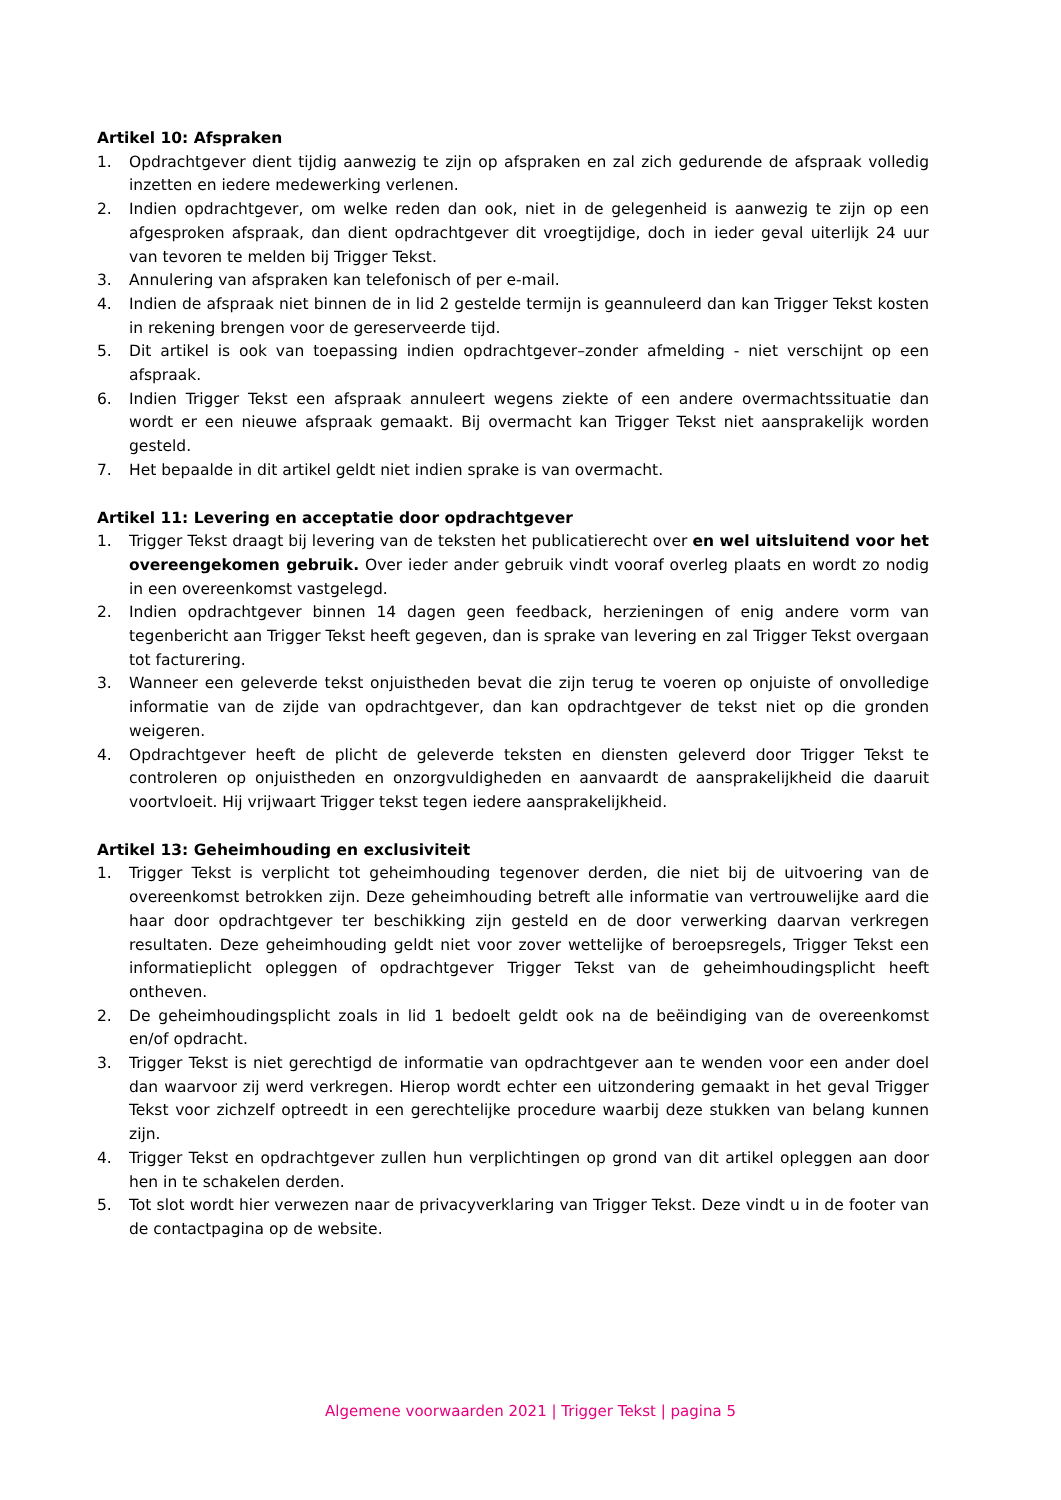Artikel 10: Afspraken
1. Opdrachtgever dient tijdig aanwezig te zijn op afspraken en zal zich gedurende de afspraak volledig inzetten en iedere medewerking verlenen.
2. Indien opdrachtgever, om welke reden dan ook, niet in de gelegenheid is aanwezig te zijn op een afgesproken afspraak, dan dient opdrachtgever dit vroegtijdige, doch in ieder geval uiterlijk 24 uur van tevoren te melden bij Trigger Tekst.
3. Annulering van afspraken kan telefonisch of per e-mail.
4. Indien de afspraak niet binnen de in lid 2 gestelde termijn is geannuleerd dan kan Trigger Tekst kosten in rekening brengen voor de gereserveerde tijd.
5. Dit artikel is ook van toepassing indien opdrachtgever–zonder afmelding - niet verschijnt op een afspraak.
6. Indien Trigger Tekst een afspraak annuleert wegens ziekte of een andere overmachtssituatie dan wordt er een nieuwe afspraak gemaakt. Bij overmacht kan Trigger Tekst niet aansprakelijk worden gesteld.
7. Het bepaalde in dit artikel geldt niet indien sprake is van overmacht.
Artikel 11: Levering en acceptatie door opdrachtgever
1. Trigger Tekst draagt bij levering van de teksten het publicatierecht over en wel uitsluitend voor het overeengekomen gebruik. Over ieder ander gebruik vindt vooraf overleg plaats en wordt zo nodig in een overeenkomst vastgelegd.
2. Indien opdrachtgever binnen 14 dagen geen feedback, herzieningen of enig andere vorm van tegenbericht aan Trigger Tekst heeft gegeven, dan is sprake van levering en zal Trigger Tekst overgaan tot facturering.
3. Wanneer een geleverde tekst onjuistheden bevat die zijn terug te voeren op onjuiste of onvolledige informatie van de zijde van opdrachtgever, dan kan opdrachtgever de tekst niet op die gronden weigeren.
4. Opdrachtgever heeft de plicht de geleverde teksten en diensten geleverd door Trigger Tekst te controleren op onjuistheden en onzorgvuldigheden en aanvaardt de aansprakelijkheid die daaruit voortvloeit. Hij vrijwaart Trigger tekst tegen iedere aansprakelijkheid.
Artikel 13: Geheimhouding en exclusiviteit
1. Trigger Tekst is verplicht tot geheimhouding tegenover derden, die niet bij de uitvoering van de overeenkomst betrokken zijn. Deze geheimhouding betreft alle informatie van vertrouwelijke aard die haar door opdrachtgever ter beschikking zijn gesteld en de door verwerking daarvan verkregen resultaten. Deze geheimhouding geldt niet voor zover wettelijke of beroepsregels, Trigger Tekst een informatieplicht opleggen of opdrachtgever Trigger Tekst van de geheimhoudingsplicht heeft ontheven.
2. De geheimhoudingsplicht zoals in lid 1 bedoelt geldt ook na de beëindiging van de overeenkomst en/of opdracht.
3. Trigger Tekst is niet gerechtigd de informatie van opdrachtgever aan te wenden voor een ander doel dan waarvoor zij werd verkregen. Hierop wordt echter een uitzondering gemaakt in het geval Trigger Tekst voor zichzelf optreedt in een gerechtelijke procedure waarbij deze stukken van belang kunnen zijn.
4. Trigger Tekst en opdrachtgever zullen hun verplichtingen op grond van dit artikel opleggen aan door hen in te schakelen derden.
5. Tot slot wordt hier verwezen naar de privacyverklaring van Trigger Tekst. Deze vindt u in de footer van de contactpagina op de website.
Algemene voorwaarden 2021 | Trigger Tekst | pagina 5